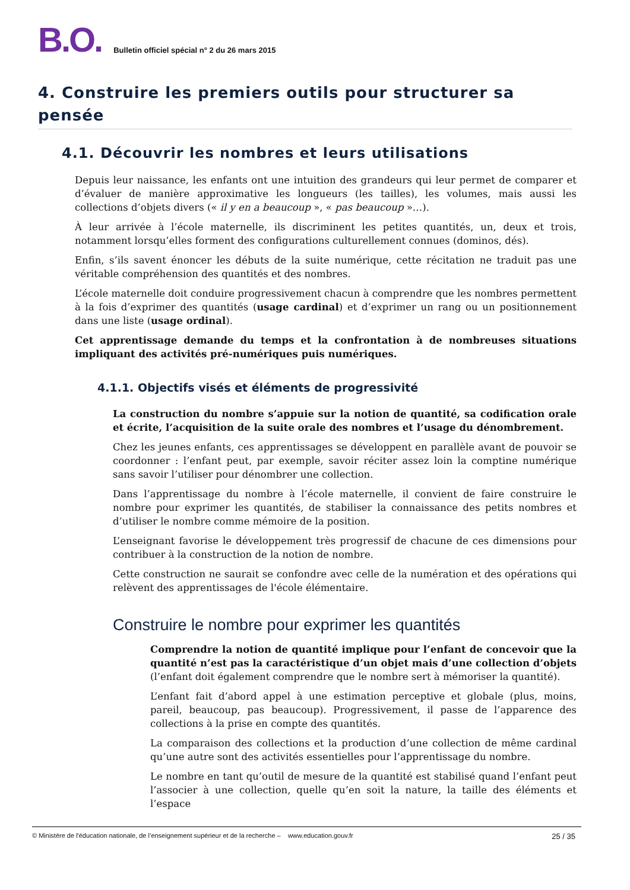B.O.
Bulletin officiel spécial n° 2 du 26 mars 2015
4. Construire les premiers outils pour structurer sa pensée
4.1. Découvrir les nombres et leurs utilisations
Depuis leur naissance, les enfants ont une intuition des grandeurs qui leur permet de comparer et d’évaluer de manière approximative les longueurs (les tailles), les volumes, mais aussi les collections d’objets divers (« il y en a beaucoup », « pas beaucoup »…).
À leur arrivée à l’école maternelle, ils discriminent les petites quantités, un, deux et trois, notamment lorsqu’elles forment des configurations culturellement connues (dominos, dés).
Enfin, s’ils savent énoncer les débuts de la suite numérique, cette récitation ne traduit pas une véritable compréhension des quantités et des nombres.
L’école maternelle doit conduire progressivement chacun à comprendre que les nombres permettent à la fois d’exprimer des quantités (usage cardinal) et d’exprimer un rang ou un positionnement dans une liste (usage ordinal).
Cet apprentissage demande du temps et la confrontation à de nombreuses situations impliquant des activités pré-numériques puis numériques.
4.1.1. Objectifs visés et éléments de progressivité
La construction du nombre s’appuie sur la notion de quantité, sa codification orale et écrite, l’acquisition de la suite orale des nombres et l’usage du dénombrement.
Chez les jeunes enfants, ces apprentissages se développent en parallèle avant de pouvoir se coordonner : l’enfant peut, par exemple, savoir réciter assez loin la comptine numérique sans savoir l’utiliser pour dénombrer une collection.
Dans l’apprentissage du nombre à l’école maternelle, il convient de faire construire le nombre pour exprimer les quantités, de stabiliser la connaissance des petits nombres et d’utiliser le nombre comme mémoire de la position.
L’enseignant favorise le développement très progressif de chacune de ces dimensions pour contribuer à la construction de la notion de nombre.
Cette construction ne saurait se confondre avec celle de la numération et des opérations qui relèvent des apprentissages de l'école élémentaire.
Construire le nombre pour exprimer les quantités
Comprendre la notion de quantité implique pour l’enfant de concevoir que la quantité n’est pas la caractéristique d’un objet mais d’une collection d’objets (l’enfant doit également comprendre que le nombre sert à mémoriser la quantité).
L’enfant fait d’abord appel à une estimation perceptive et globale (plus, moins, pareil, beaucoup, pas beaucoup). Progressivement, il passe de l’apparence des collections à la prise en compte des quantités.
La comparaison des collections et la production d’une collection de même cardinal qu’une autre sont des activités essentielles pour l’apprentissage du nombre.
Le nombre en tant qu’outil de mesure de la quantité est stabilisé quand l’enfant peut l’associer à une collection, quelle qu’en soit la nature, la taille des éléments et l’espace
© Ministère de l'éducation nationale, de l’enseignement supérieur et de la recherche – www.education.gouv.fr 25 / 35